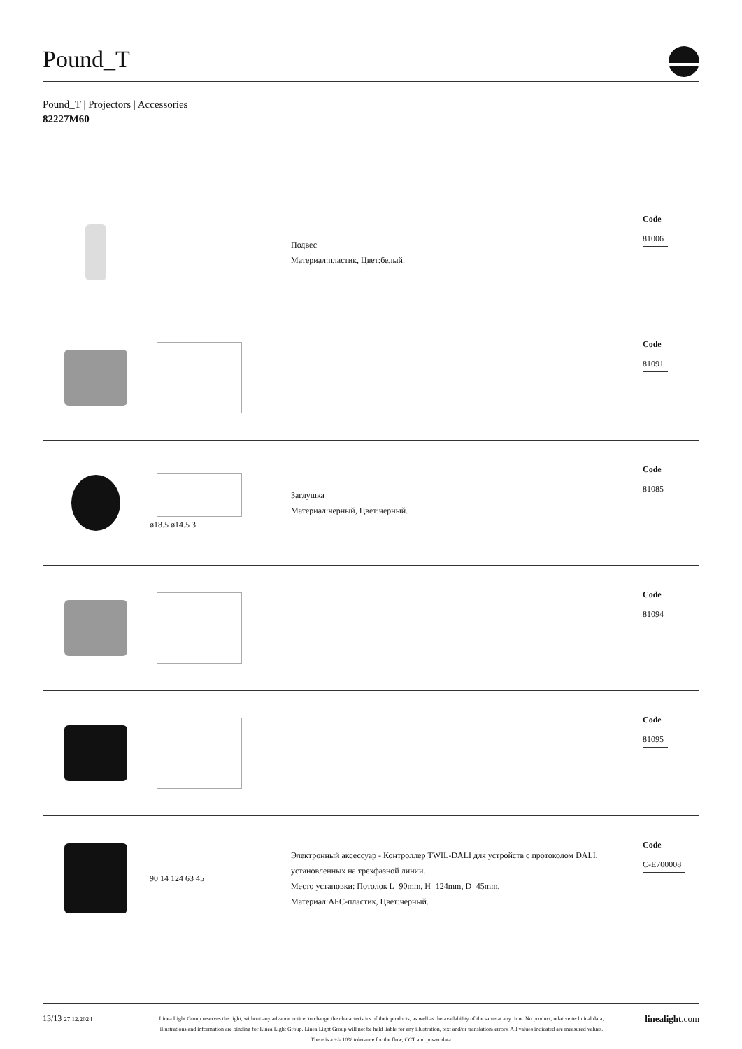Pound_T
Pound_T | Projectors | Accessories
82227M60
| | | Подвес Материал:пластик, Цвет:белый. | Code 81006 |
| | | | Code 81091 |
| | ø18.5 ø14.5 3 | Заглушка Материал:черный, Цвет:черный. | Code 81085 |
| | | | Code 81094 |
| | | | Code 81095 |
| | 90 14 124 63 45 | Электронный аксессуар - Контроллер TWIL-DALI для устройств с протоколом DALI, установленных на трехфазной линии. Место установки: Потолок L=90mm, H=124mm, D=45mm. Материал:АБС-пластик, Цвет:черный. | Code C-E700008 |
13/13 27.12.2024
Linea Light Group reserves the right, without any advance notice, to change the characteristics of their products, as well as the availability of the same at any time. No product, relative technical data, illustrations and information are binding for Linea Light Group. Linea Light Group will not be held liable for any illustration, text and/or translation\ errors. All values indicated are measured values. There is a +/- 10% tolerance for the flow, CCT and power data.
linealight.com